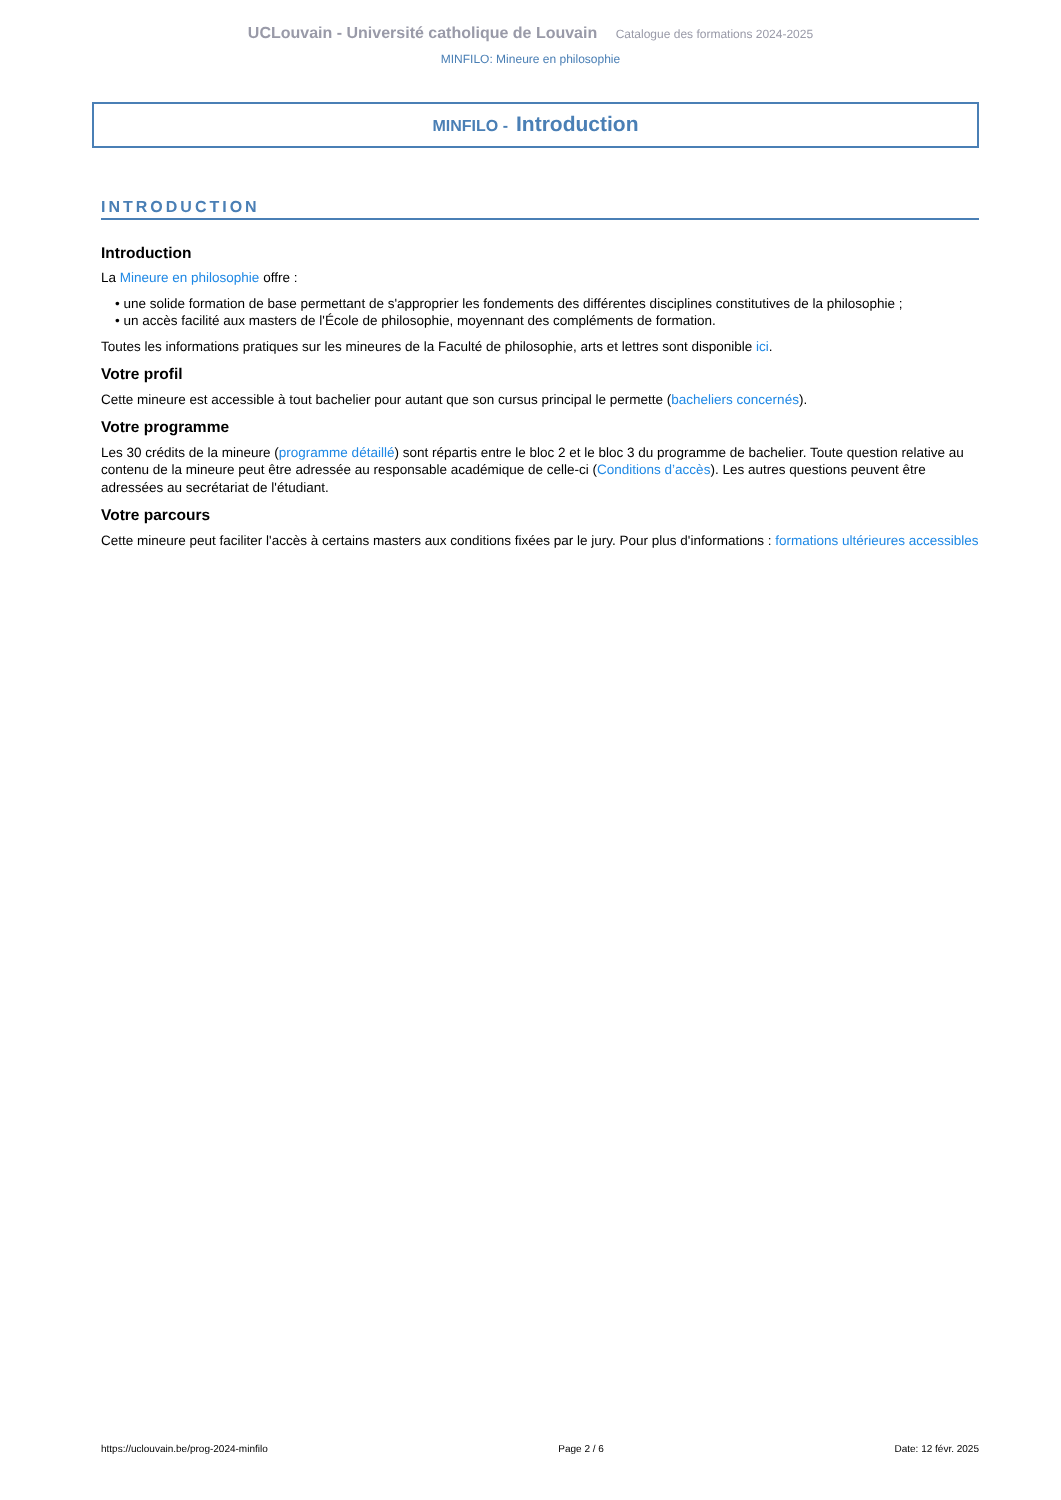UCLouvain - Université catholique de Louvain Catalogue des formations 2024-2025
MINFILO: Mineure en philosophie
MINFILO - Introduction
INTRODUCTION
Introduction
La Mineure en philosophie offre :
• une solide formation de base permettant de s'approprier les fondements des différentes disciplines constitutives de la philosophie ;
• un accès facilité aux masters de l'École de philosophie, moyennant des compléments de formation.
Toutes les informations pratiques sur les mineures de la Faculté de philosophie, arts et lettres sont disponible ici.
Votre profil
Cette mineure est accessible à tout bachelier pour autant que son cursus principal le permette (bacheliers concernés).
Votre programme
Les 30 crédits de la mineure (programme détaillé) sont répartis entre le bloc 2 et le bloc 3 du programme de bachelier. Toute question relative au contenu de la mineure peut être adressée au responsable académique de celle-ci (Conditions d’accès). Les autres questions peuvent être adressées au secrétariat de l'étudiant.
Votre parcours
Cette mineure peut faciliter l'accès à certains masters aux conditions fixées par le jury. Pour plus d'informations : formations ultérieures accessibles
https://uclouvain.be/prog-2024-minfilo Page 2 / 6 Date: 12 févr. 2025